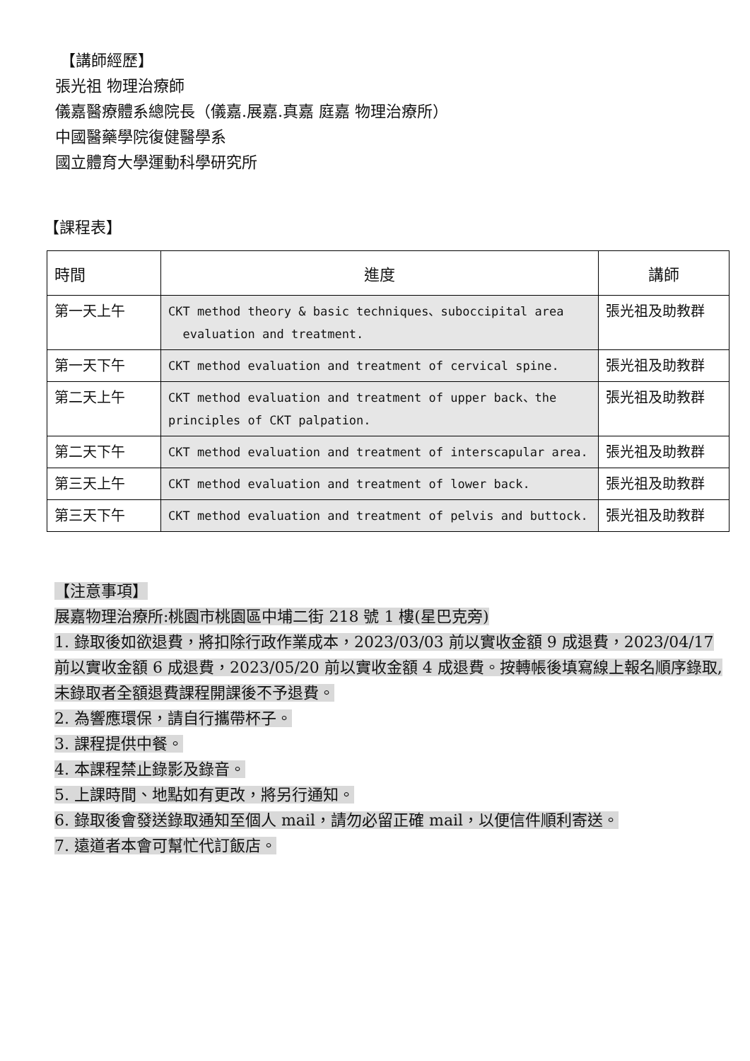【講師經歷】
張光祖 物理治療師
儀嘉醫療體系總院長（儀嘉.展嘉.真嘉 庭嘉 物理治療所）
中國醫藥學院復健醫學系
國立體育大學運動科學研究所
【課程表】
| 時間 | 進度 | 講師 |
| --- | --- | --- |
| 第一天上午 | CKT method theory & basic techniques、suboccipital area evaluation and treatment. | 張光祖及助教群 |
| 第一天下午 | CKT method evaluation and treatment of cervical spine. | 張光祖及助教群 |
| 第二天上午 | CKT method evaluation and treatment of upper back、the principles of CKT palpation. | 張光祖及助教群 |
| 第二天下午 | CKT method evaluation and treatment of interscapular area. | 張光祖及助教群 |
| 第三天上午 | CKT method evaluation and treatment of lower back. | 張光祖及助教群 |
| 第三天下午 | CKT method evaluation and treatment of pelvis and buttock. | 張光祖及助教群 |
【注意事項】
展嘉物理治療所:桃園市桃園區中埔二街 218 號 1 樓(星巴克旁)
1. 錄取後如欲退費，將扣除行政作業成本，2023/03/03 前以實收金額 9 成退費，2023/04/17 前以實收金額 6 成退費，2023/05/20 前以實收金額 4 成退費。按轉帳後填寫線上報名順序錄取,未錄取者全額退費課程開課後不予退費。
2. 為響應環保，請自行攜帶杯子。
3. 課程提供中餐。
4. 本課程禁止錄影及錄音。
5. 上課時間、地點如有更改，將另行通知。
6. 錄取後會發送錄取通知至個人 mail，請勿必留正確 mail，以便信件順利寄送。
7. 遠道者本會可幫忙代訂飯店。